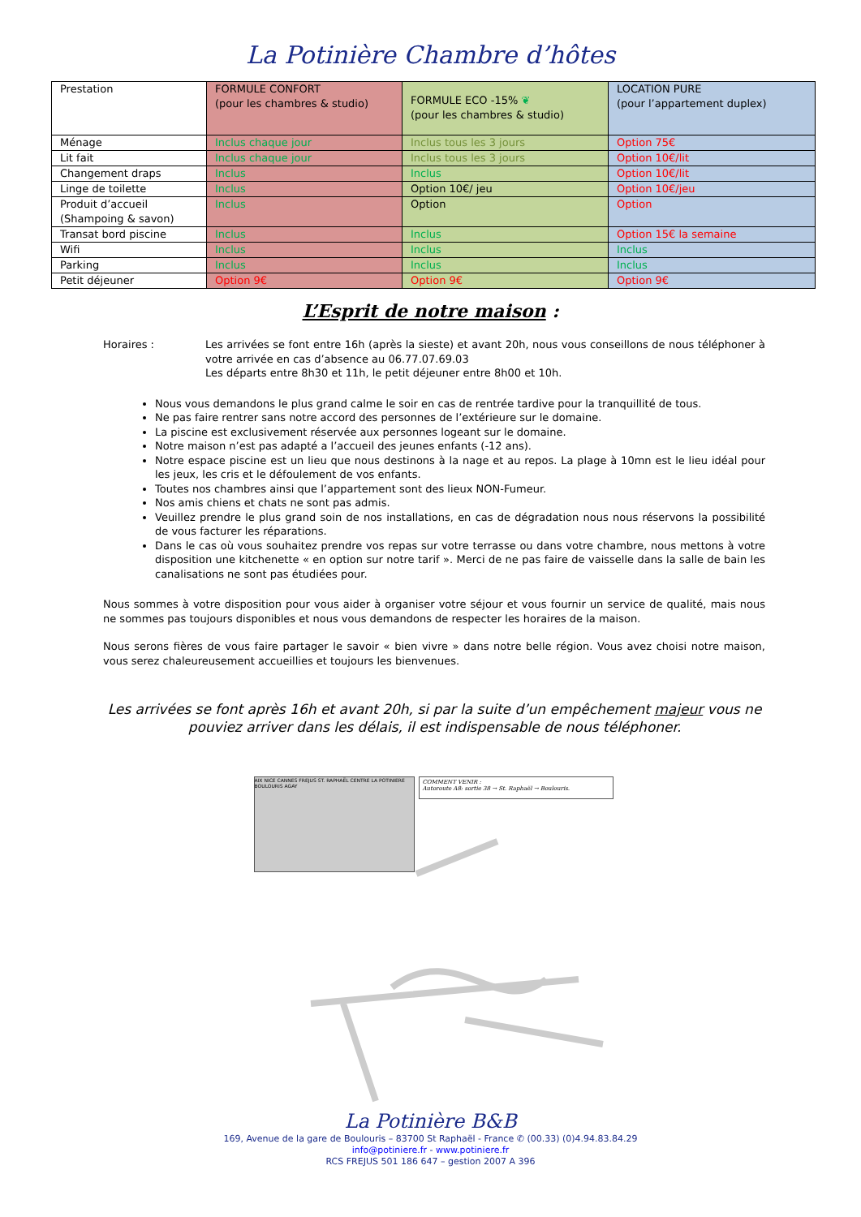La Potinière Chambre d’hôtes
| Prestation | FORMULE CONFORT (pour les chambres & studio) | FORMULE ECO -15% ❦ (pour les chambres & studio) | LOCATION PURE (pour l’appartement duplex) |
| Ménage | Inclus chaque jour | Inclus tous les 3 jours | Option 75€ |
| Lit fait | Inclus chaque jour | Inclus tous les 3 jours | Option 10€/lit |
| Changement draps | Inclus | Inclus | Option 10€/lit |
| Linge de toilette | Inclus | Option 10€/ jeu | Option 10€/jeu |
| Produit d’accueil (Shampoing & savon) | Inclus | Option | Option |
| Transat bord piscine | Inclus | Inclus | Option 15€ la semaine |
| Wifi | Inclus | Inclus | Inclus |
| Parking | Inclus | Inclus | Inclus |
| Petit déjeuner | Option 9€ | Option 9€ | Option 9€ |
L’Esprit de notre maison :
Horaires : Les arrivées se font entre 16h (après la sieste) et avant 20h, nous vous conseillons de nous téléphoner à votre arrivée en cas d’absence au 06.77.07.69.03
Les départs entre 8h30 et 11h, le petit déjeuner entre 8h00 et 10h.
Nous vous demandons le plus grand calme le soir en cas de rentrée tardive pour la tranquillité de tous.
Ne pas faire rentrer sans notre accord des personnes de l’extérieure sur le domaine.
La piscine est exclusivement réservée aux personnes logeant sur le domaine.
Notre maison n’est pas adapté a l’accueil des jeunes enfants (-12 ans).
Notre espace piscine est un lieu que nous destinons à la nage et au repos. La plage à 10mn est le lieu idéal pour les jeux, les cris et le défoulement de vos enfants.
Toutes nos chambres ainsi que l’appartement sont des lieux NON-Fumeur.
Nos amis chiens et chats ne sont pas admis.
Veuillez prendre le plus grand soin de nos installations, en cas de dégradation nous nous réservons la possibilité de vous facturer les réparations.
Dans le cas où vous souhaitez prendre vos repas sur votre terrasse ou dans votre chambre, nous mettons à votre disposition une kitchenette « en option sur notre tarif ». Merci de ne pas faire de vaisselle dans la salle de bain les canalisations ne sont pas étudiées pour.
Nous sommes à votre disposition pour vous aider à organiser votre séjour et vous fournir un service de qualité, mais nous ne sommes pas toujours disponibles et nous vous demandons de respecter les horaires de la maison.
Nous serons fières de vous faire partager le savoir « bien vivre » dans notre belle région. Vous avez choisi notre maison, vous serez chaleureusement accueillies et toujours les bienvenues.
Les arrivées se font après 16h et avant 20h, si par la suite d’un empêchement majeur vous ne pouviez arriver dans les délais, il est indispensable de nous téléphoner.
AIX NICE CANNES FREJUS ST. RAPHAËL CENTRE LA POTINIERE BOULOURIS AGAY
COMMENT VENIR :
Autoroute A8: sortie 38 → St. Raphaël → Boulouris.
La Potinière B&B
169, Avenue de la gare de Boulouris – 83700 St Raphaël - France ✆ (00.33) (0)4.94.83.84.29
info@potiniere.fr - www.potiniere.fr
RCS FREJUS 501 186 647 – gestion 2007 A 396